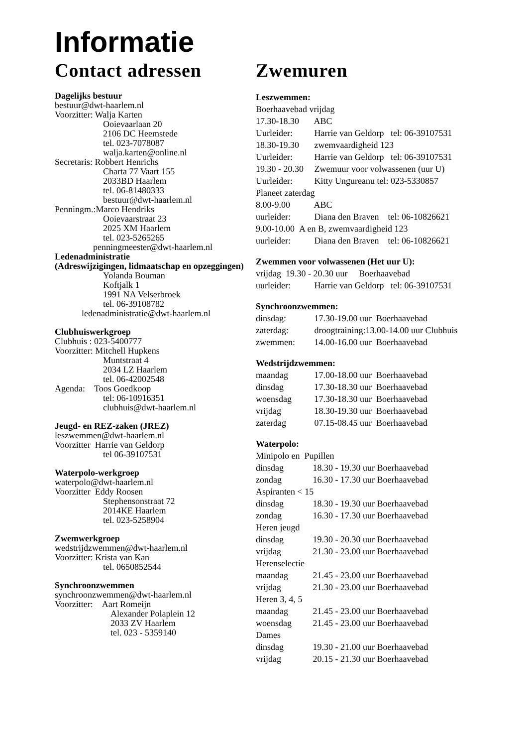Informatie
Contact adressen
Dagelijks bestuur
bestuur@dwt-haarlem.nl
Voorzitter: Walja Karten
Ooievaarlaan 20
2106 DC Heemstede
tel. 023-7078087
walja.karten@online.nl
Secretaris: Robbert Henrichs
Charta 77 Vaart 155
2033BD Haarlem
tel. 06-81480333
bestuur@dwt-haarlem.nl
Penningm.:Marco Hendriks
Ooievaarstraat 23
2025 XM Haarlem
tel. 023-5265265
penningmeester@dwt-haarlem.nl
Ledenadministratie
(Adreswijzigingen, lidmaatschap en opzeggingen)
Yolanda Bouman
Koftjalk 1
1991 NA Velserbroek
tel. 06-39108782
ledenadministratie@dwt-haarlem.nl
Clubhuiswerkgroep
Clubhuis : 023-5400777
Voorzitter: Mitchell Hupkens
Muntstraat 4
2034 LZ Haarlem
tel. 06-42002548
Agenda: Toos Goedkoop
tel: 06-10916351
clubhuis@dwt-haarlem.nl
Jeugd- en REZ-zaken (JREZ)
leszwemmen@dwt-haarlem.nl
Voorzitter Harrie van Geldorp
tel 06-39107531
Waterpolo-werkgroep
waterpolo@dwt-haarlem.nl
Voorzitter Eddy Roosen
Stephensonstraat 72
2014KE Haarlem
tel. 023-5258904
Zwemwerkgroep
wedstrijdzwemmen@dwt-haarlem.nl
Voorzitter: Krista van Kan
tel. 0650852544
Synchroonzwemmen
synchroonzwemmen@dwt-haarlem.nl
Voorzitter: Aart Romeijn
Alexander Polaplein 12
2033 ZV Haarlem
tel. 023 - 5359140
Zwemuren
Leszwemmen:
Boerhaavebad vrijdag
17.30-18.30 ABC
Uurleider: Harrie van Geldorp tel: 06-39107531
18.30-19.30 zwemvaardigheid 123
Uurleider: Harrie van Geldorp tel: 06-39107531
19.30 - 20.30 Zwemuur voor volwassenen (uur U)
Uurleider: Kitty Ungureanu tel: 023-5330857
Planeet zaterdag
8.00-9.00 ABC
uurleider: Diana den Braven tel: 06-10826621
9.00-10.00 A en B, zwemvaardigheid 123
uurleider: Diana den Braven tel: 06-10826621
Zwemmen voor volwassenen (Het uur U):
vrijdag 19.30 - 20.30 uur Boerhaavebad
uurleider: Harrie van Geldorp tel: 06-39107531
Synchroonzwemmen:
dinsdag: 17.30-19.00 uur Boerhaavebad
zaterdag: droogtraining:13.00-14.00 uur Clubhuis
zwemmen: 14.00-16.00 uur Boerhaavebad
Wedstrijdzwemmen:
maandag 17.00-18.00 uur Boerhaavebad
dinsdag 17.30-18.30 uur Boerhaavebad
woensdag 17.30-18.30 uur Boerhaavebad
vrijdag 18.30-19.30 uur Boerhaavebad
zaterdag 07.15-08.45 uur Boerhaavebad
Waterpolo:
Minipolo en Pupillen
dinsdag 18.30 - 19.30 uur Boerhaavebad
zondag 16.30 - 17.30 uur Boerhaavebad
Aspiranten < 15
dinsdag 18.30 - 19.30 uur Boerhaavebad
zondag 16.30 - 17.30 uur Boerhaavebad
Heren jeugd
dinsdag 19.30 - 20.30 uur Boerhaavebad
vrijdag 21.30 - 23.00 uur Boerhaavebad
Herenselectie
maandag 21.45 - 23.00 uur Boerhaavebad
vrijdag 21.30 - 23.00 uur Boerhaavebad
Heren 3, 4, 5
maandag 21.45 - 23.00 uur Boerhaavebad
woensdag 21.45 - 23.00 uur Boerhaavebad
Dames
dinsdag 19.30 - 21.00 uur Boerhaavebad
vrijdag 20.15 - 21.30 uur Boerhaavebad